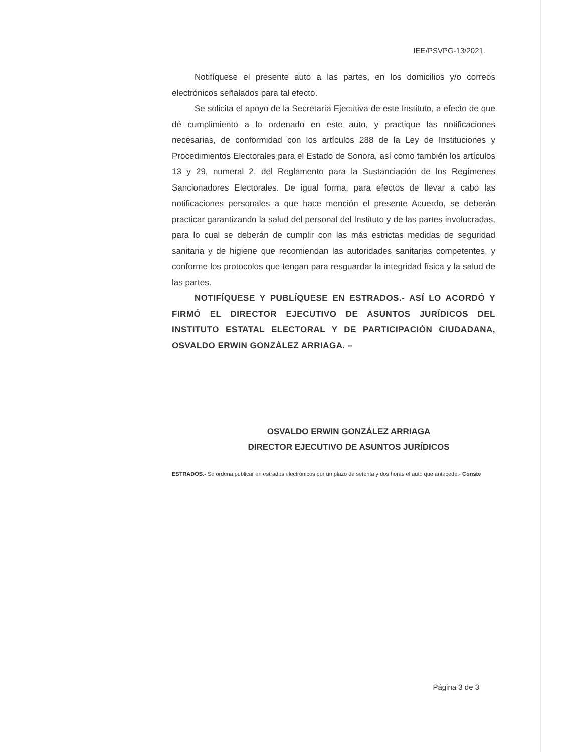IEE/PSVPG-13/2021.
Notifíquese el presente auto a las partes, en los domicilios y/o correos electrónicos señalados para tal efecto.
Se solicita el apoyo de la Secretaría Ejecutiva de este Instituto, a efecto de que dé cumplimiento a lo ordenado en este auto, y practique las notificaciones necesarias, de conformidad con los artículos 288 de la Ley de Instituciones y Procedimientos Electorales para el Estado de Sonora, así como también los artículos 13 y 29, numeral 2, del Reglamento para la Sustanciación de los Regímenes Sancionadores Electorales. De igual forma, para efectos de llevar a cabo las notificaciones personales a que hace mención el presente Acuerdo, se deberán practicar garantizando la salud del personal del Instituto y de las partes involucradas, para lo cual se deberán de cumplir con las más estrictas medidas de seguridad sanitaria y de higiene que recomiendan las autoridades sanitarias competentes, y conforme los protocolos que tengan para resguardar la integridad física y la salud de las partes.
NOTIFÍQUESE Y PUBLÍQUESE EN ESTRADOS.- ASÍ LO ACORDÓ Y FIRMÓ EL DIRECTOR EJECUTIVO DE ASUNTOS JURÍDICOS DEL INSTITUTO ESTATAL ELECTORAL Y DE PARTICIPACIÓN CIUDADANA, OSVALDO ERWIN GONZÁLEZ ARRIAGA. –
OSVALDO ERWIN GONZÁLEZ ARRIAGA
DIRECTOR EJECUTIVO DE ASUNTOS JURÍDICOS
ESTRADOS.- Se ordena publicar en estrados electrónicos por un plazo de setenta y dos horas el auto que antecede.- Conste
Página 3 de 3